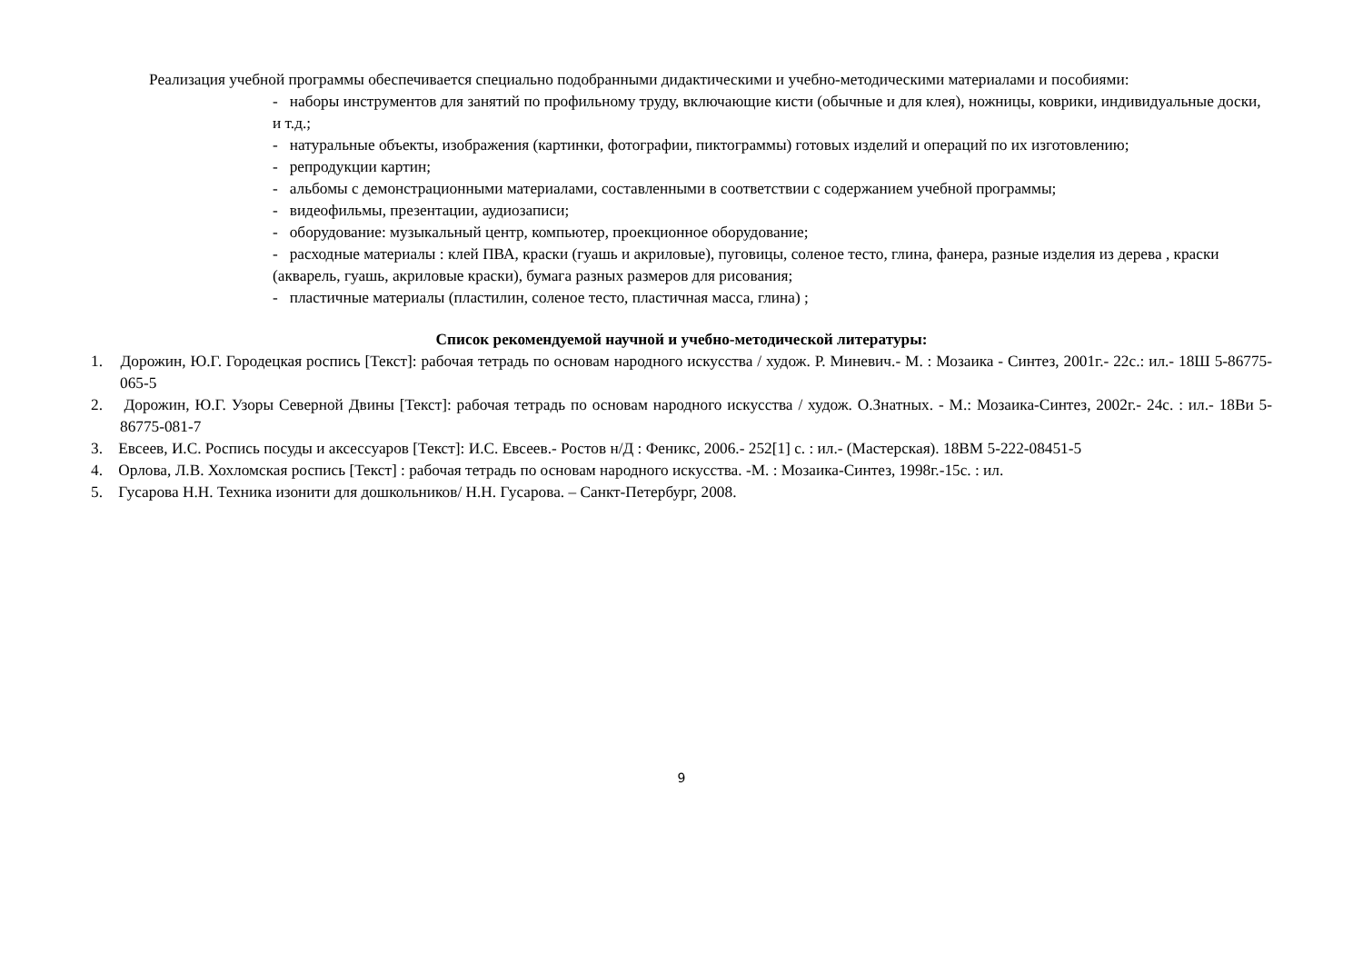Реализация учебной программы обеспечивается специально подобранными дидактическими и учебно-методическими материалами и пособиями:
- наборы инструментов для занятий по профильному труду, включающие кисти (обычные и для клея), ножницы, коврики, индивидуальные доски, и т.д.;
- натуральные объекты, изображения (картинки, фотографии, пиктограммы) готовых изделий и операций по их изготовлению;
- репродукции картин;
- альбомы с демонстрационными материалами, составленными в соответствии с содержанием учебной программы;
- видеофильмы, презентации, аудиозаписи;
- оборудование: музыкальный центр, компьютер, проекционное оборудование;
- расходные материалы : клей ПВА, краски (гуашь и акриловые), пуговицы, соленое тесто, глина, фанера, разные изделия из дерева , краски (акварель, гуашь, акриловые краски), бумага разных размеров для рисования;
- пластичные материалы (пластилин, соленое тесто, пластичная масса, глина) ;
Список рекомендуемой научной и учебно-методической литературы:
1. Дорожин, Ю.Г. Городецкая роспись [Текст]: рабочая тетрадь по основам народного искусства / худож. Р. Миневич.- М. : Мозаика - Синтез, 2001г.- 22с.: ил.- 18Ш 5-86775-065-5
2. Дорожин, Ю.Г. Узоры Северной Двины [Текст]: рабочая тетрадь по основам народного искусства / худож. О.Знатных. - М.: Мозаика-Синтез, 2002г.- 24с. : ил.- 18Ви 5-86775-081-7
3. Евсеев, И.С. Роспись посуды и аксессуаров [Текст]: И.С. Евсеев.- Ростов н/Д : Феникс, 2006.- 252[1] с. : ил.- (Мастерская). 18ВМ 5-222-08451-5
4. Орлова, Л.В. Хохломская роспись [Текст] : рабочая тетрадь по основам народного искусства. -М. : Мозаика-Синтез, 1998г.-15с. : ил.
5. Гусарова Н.Н. Техника изонити для дошкольников/ Н.Н. Гусарова. – Санкт-Петербург, 2008.
9